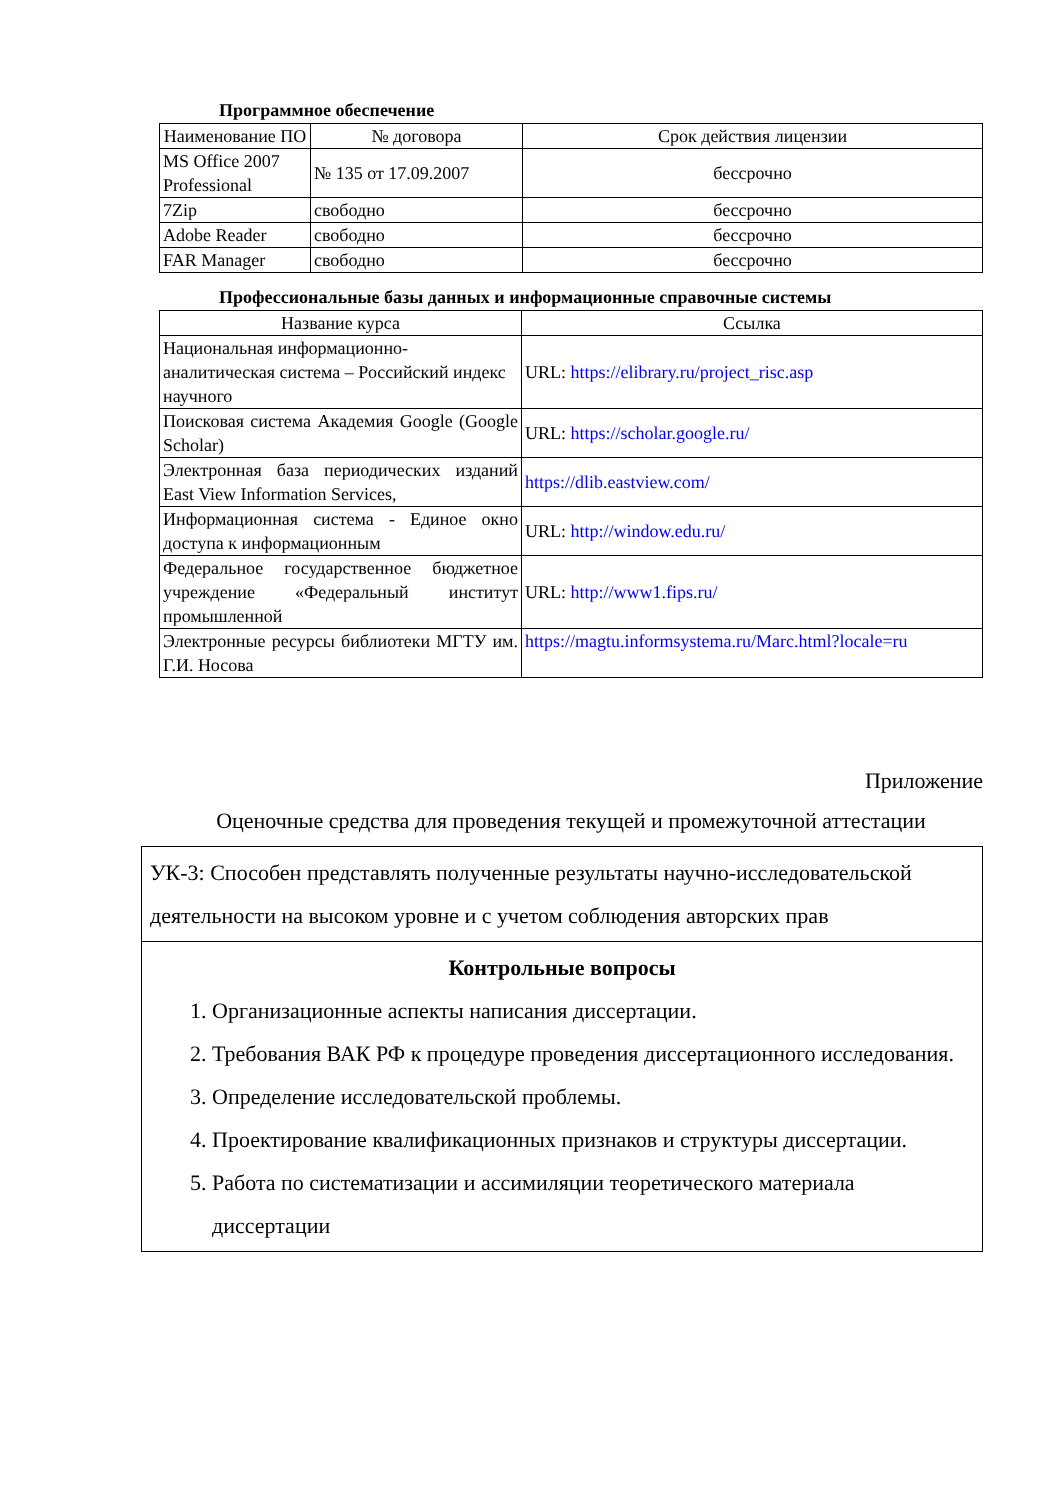Программное обеспечение
| Наименование ПО | № договора | Срок действия лицензии |
| --- | --- | --- |
| MS Office 2007 Professional | № 135 от 17.09.2007 | бессрочно |
| 7Zip | свободно | бессрочно |
| Adobe Reader | свободно | бессрочно |
| FAR Manager | свободно | бессрочно |
Профессиональные базы данных и информационные справочные системы
| Название курса | Ссылка |
| --- | --- |
| Национальная информационно-аналитическая система – Российский индекс научного | URL: https://elibrary.ru/project_risc.asp |
| Поисковая система Академия Google (Google Scholar) | URL: https://scholar.google.ru/ |
| Электронная база периодических изданий East View Information Services, | https://dlib.eastview.com/ |
| Информационная система - Единое окно доступа к информационным | URL: http://window.edu.ru/ |
| Федеральное государственное бюджетное учреждение «Федеральный институт промышленной | URL: http://www1.fips.ru/ |
| Электронные ресурсы библиотеки МГТУ им. Г.И. Носова | https://magtu.informsystema.ru/Marc.html?locale=ru |
Приложение
Оценочные средства для проведения текущей и промежуточной аттестации
| УК-3: Способен представлять полученные результаты научно-исследовательской деятельности на высоком уровне и с учетом соблюдения авторских прав |
| Контрольные вопросы 1. Организационные аспекты написания диссертации. 2. Требования ВАК РФ к процедуре проведения диссертационного исследования. 3. Определение исследовательской проблемы. 4. Проектирование квалификационных признаков и структуры диссертации. 5. Работа по систематизации и ассимиляции теоретического материала диссертации |